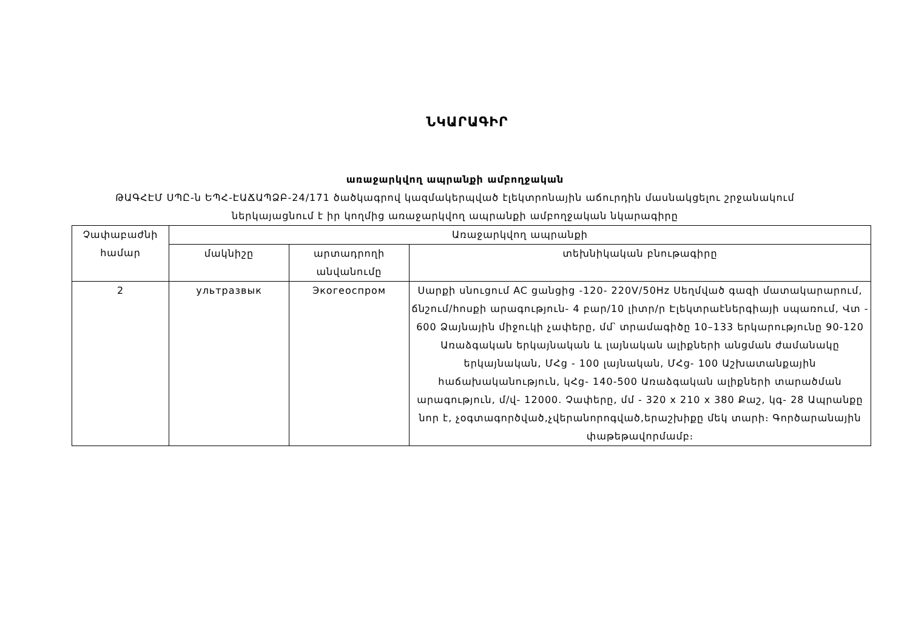ՆԿԱՐԱԳԻՐ
առաջարկվող ապրանքի ամբողջական
ԹԱԳՀԷՄ ՍՊԸ-ն ԵՊՀ-ԷԱՃԱՊՁԲ-24/171 ծածկագրով կազմակերպված էլեկտրոնային աճուրդին մասնակցելու շրջանակում
ներկայացնում է իր կողմից առաջարկվող ապրանքի ամբողջական նկարագիրը
| Չափաբաժնի համար | Առաջարկվող ապրանքի | | |
| --- | --- | --- | --- |
| | մակնիշը | արտադրողի անվանումը | տեխնիկական բնութագիրը |
| 2 | ультразвык | Экогеоспром | Սարքի սնուցում AC ցանցից -120- 220V/50Hz Սեղմված գազի մատակարարում, ճնշում/հոսքի արագություն- 4 բար/10 լիտր/ր Էլեկտրաէներգիայի սպառում, Վտ - 600 Ձայնային միջուկի չափերը, մմ՝ տրամագիծը 10–133 երկարությունը 90-120 Առաձգական երկայնական և լայնական ալիքների անցման ժամանակը երկայնական, ՄՀց - 100 լայնական, ՄՀց- 100 Աշխատանքային հաճախականություն, կՀց- 140-500 Առաձգական ալիքների տարածման արագություն, մ/վ- 12000. Չափերը, մմ - 320 x 210 x 380 Քաշ, կգ- 28 Ապրանքը նոր է, չօգտագործված,չվերանորոգված,երաշխիքը մեկ տարի։ Գործարանային փաթեթավորմամբ։ |